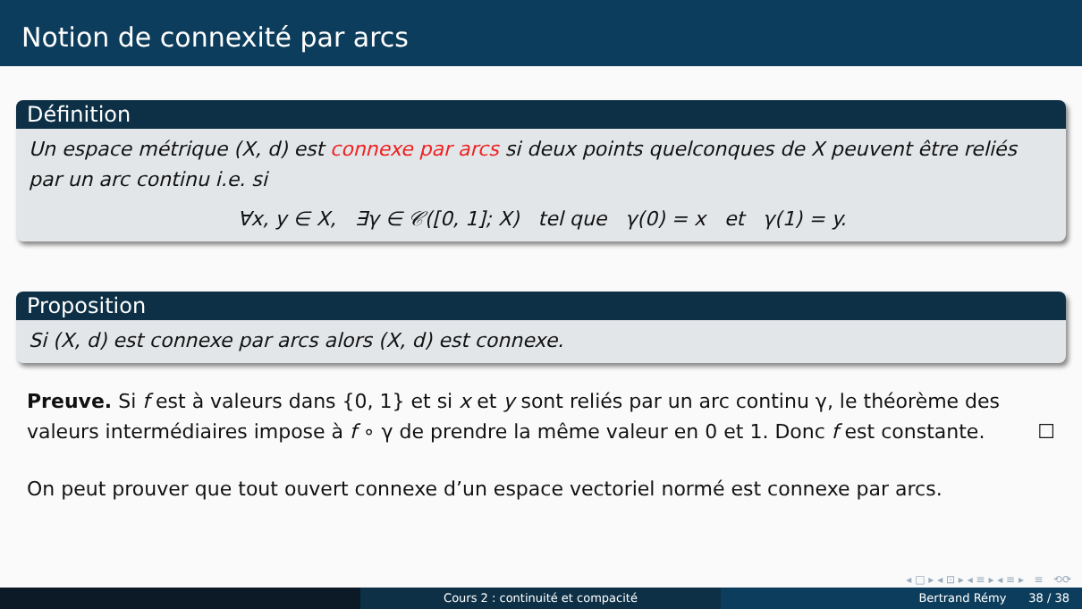Notion de connexité par arcs
Définition
Un espace métrique (X, d) est connexe par arcs si deux points quelconques de X peuvent être reliés par un arc continu i.e. si
∀x, y ∈ X, ∃γ ∈ 𝒞([0, 1]; X) tel que γ(0) = x et γ(1) = y.
Proposition
Si (X, d) est connexe par arcs alors (X, d) est connexe.
Preuve. Si f est à valeurs dans {0, 1} et si x et y sont reliés par un arc continu γ, le théorème des valeurs intermédiaires impose à f ∘ γ de prendre la même valeur en 0 et 1. Donc f est constante. ☐
On peut prouver que tout ouvert connexe d’un espace vectoriel normé est connexe par arcs.
◂ □ ▸ ◂ ⊡ ▸ ◂ ≡ ▸ ◂ ≡ ▸ ≡ ⟲⟳
Cours 2 : continuité et compacité Bertrand Rémy 38 / 38